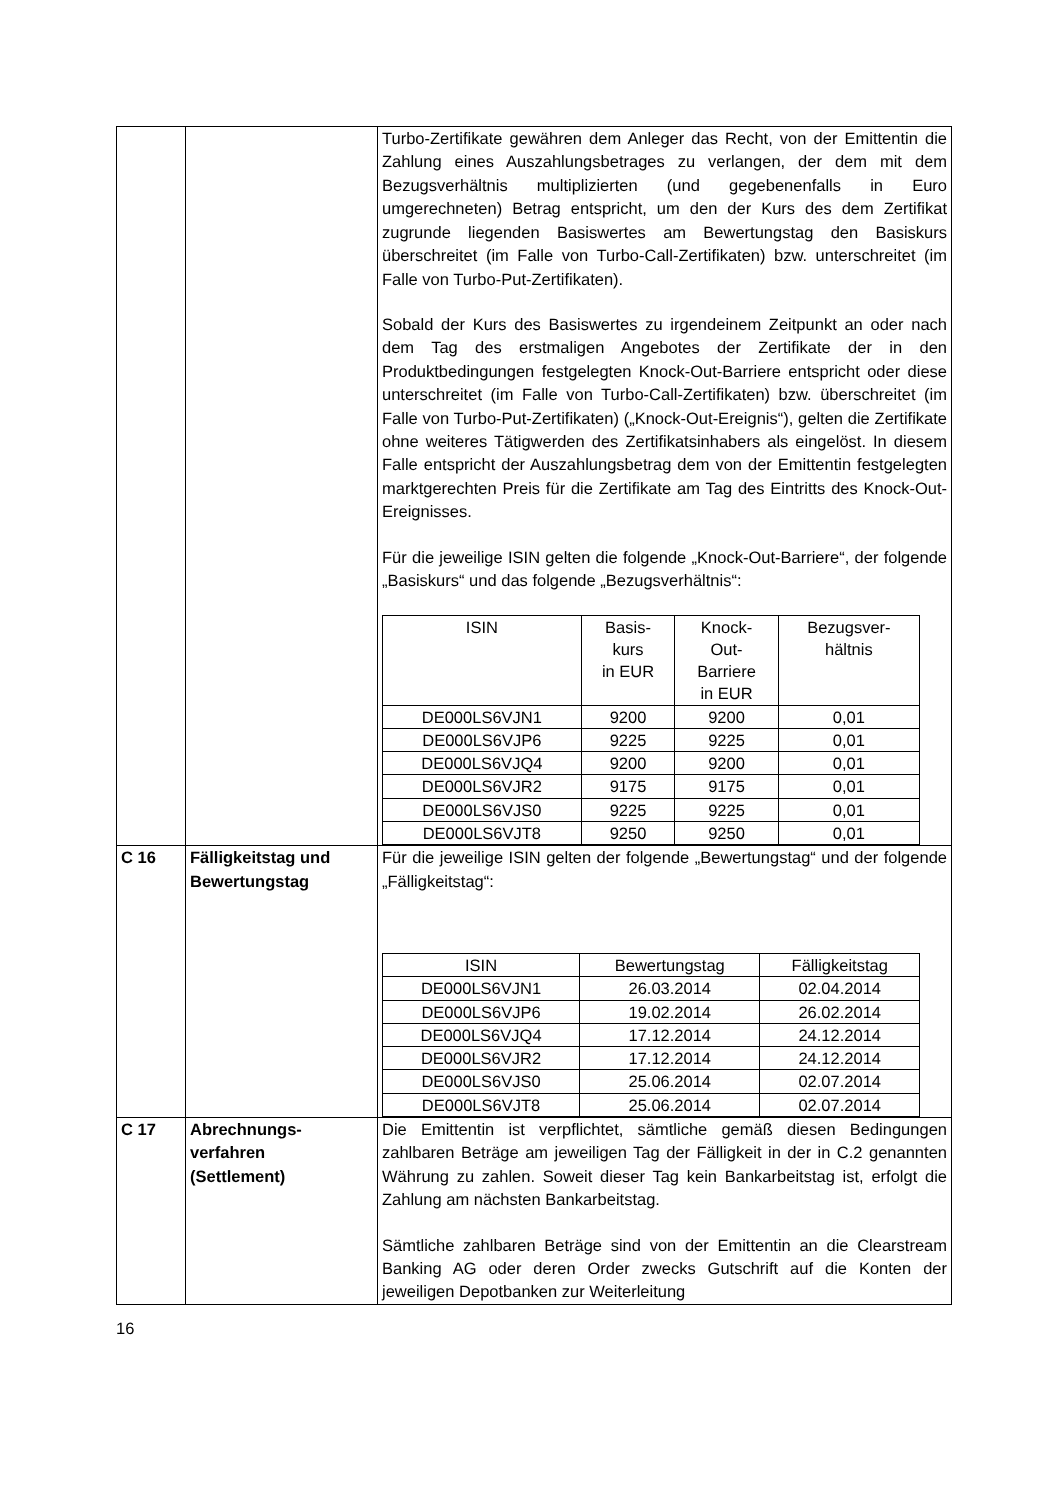| | | Turbo-Zertifikate gewähren dem Anleger das Recht, von der Emittentin die Zahlung eines Auszahlungsbetrages zu verlangen, der dem mit dem Bezugsverhältnis multiplizierten (und gegebenenfalls in Euro umgerechneten) Betrag entspricht, um den der Kurs des dem Zertifikat zugrunde liegenden Basiswertes am Bewertungstag den Basiskurs überschreitet (im Falle von Turbo-Call-Zertifikaten) bzw. unterschreitet (im Falle von Turbo-Put-Zertifikaten). Sobald der Kurs des Basiswertes zu irgendeinem Zeitpunkt an oder nach dem Tag des erstmaligen Angebotes der Zertifikate der in den Produktbedingungen festgelegten Knock-Out-Barriere entspricht oder diese unterschreitet (im Falle von Turbo-Call-Zertifikaten) bzw. überschreitet (im Falle von Turbo-Put-Zertifikaten) („Knock-Out-Ereignis“), gelten die Zertifikate ohne weiteres Tätigwerden des Zertifikatsinhabers als eingelöst. In diesem Falle entspricht der Auszahlungsbetrag dem von der Emittentin festgelegten marktgerechten Preis für die Zertifikate am Tag des Eintritts des Knock-Out-Ereignisses. Für die jeweilige ISIN gelten die folgende „Knock-Out-Barriere“, der folgende „Basiskurs“ und das folgende „Bezugsverhältnis“: / ISIN / Basis- kurs in EUR / Knock- Out- Barriere in EUR / Bezugsver- hältnis / / --- / --- / --- / --- / / DE000LS6VJN1 / 9200 / 9200 / 0,01 / / DE000LS6VJP6 / 9225 / 9225 / 0,01 / / DE000LS6VJQ4 / 9200 / 9200 / 0,01 / / DE000LS6VJR2 / 9175 / 9175 / 0,01 / / DE000LS6VJS0 / 9225 / 9225 / 0,01 / / DE000LS6VJT8 / 9250 / 9250 / 0,01 / |
| C 16 | Fälligkeitstag und Bewertungstag | Für die jeweilige ISIN gelten der folgende „Bewertungstag“ und der folgende „Fälligkeitstag“: / ISIN / Bewertungstag / Fälligkeitstag / / --- / --- / --- / / DE000LS6VJN1 / 26.03.2014 / 02.04.2014 / / DE000LS6VJP6 / 19.02.2014 / 26.02.2014 / / DE000LS6VJQ4 / 17.12.2014 / 24.12.2014 / / DE000LS6VJR2 / 17.12.2014 / 24.12.2014 / / DE000LS6VJS0 / 25.06.2014 / 02.07.2014 / / DE000LS6VJT8 / 25.06.2014 / 02.07.2014 / |
| C 17 | Abrechnungs- verfahren (Settlement) | Die Emittentin ist verpflichtet, sämtliche gemäß diesen Bedingungen zahlbaren Beträge am jeweiligen Tag der Fälligkeit in der in C.2 genannten Währung zu zahlen. Soweit dieser Tag kein Bankarbeitstag ist, erfolgt die Zahlung am nächsten Bankarbeitstag. Sämtliche zahlbaren Beträge sind von der Emittentin an die Clearstream Banking AG oder deren Order zwecks Gutschrift auf die Konten der jeweiligen Depotbanken zur Weiterleitung |
16